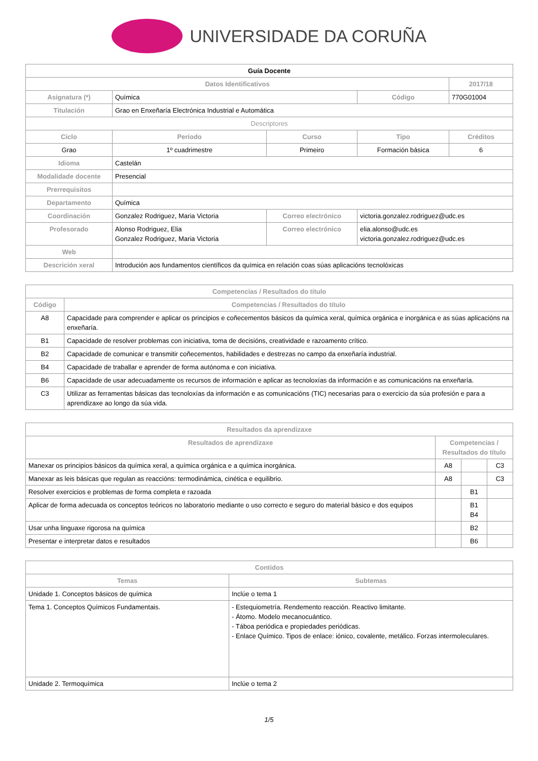UNIVERSIDADE DA CORUÑA
| Guía Docente | | | | | |
| --- | --- | --- | --- | --- | --- |
| Datos Identificativos | | | | | 2017/18 |
| Asignatura (*) | Química | | | Código | 770G01004 |
| Titulación | Grao en Enxeñaría Electrónica Industrial e Automática | | | | |
| Descriptores | | | | | |
| Ciclo | | Período | Curso | Tipo | Créditos |
| Grao | | 1º cuadrimestre | Primeiro | Formación básica | 6 |
| Idioma | Castelán | | | | |
| Modalidade docente | Presencial | | | | |
| Prerrequisitos | | | | | |
| Departamento | Química | | | | |
| Coordinación | Gonzalez Rodriguez, Maria Victoria | | Correo electrónico | victoria.gonzalez.rodriguez@udc.es | |
| Profesorado | Alonso Rodriguez, Elia Gonzalez Rodriguez, Maria Victoria | | Correo electrónico | elia.alonso@udc.es victoria.gonzalez.rodriguez@udc.es | |
| Web | | | | | |
| Descrición xeral | Introdución aos fundamentos científicos da química en relación coas súas aplicacións tecnolóxicas | | | | |
| Competencias / Resultados do título | |
| --- | --- |
| Código | Competencias / Resultados do título |
| A8 | Capacidade para comprender e aplicar os principios e coñecementos básicos da química xeral, química orgánica e inorgánica e as súas aplicacións na enxeñaría. |
| B1 | Capacidade de resolver problemas con iniciativa, toma de decisións, creatividade e razoamento crítico. |
| B2 | Capacidade de comunicar e transmitir coñecementos, habilidades e destrezas no campo da enxeñaría industrial. |
| B4 | Capacidade de traballar e aprender de forma autónoma e con iniciativa. |
| B6 | Capacidade de usar adecuadamente os recursos de información e aplicar as tecnoloxías da información e as comunicacións na enxeñaría. |
| C3 | Utilizar as ferramentas básicas das tecnoloxías da información e as comunicacións (TIC) necesarias para o exercicio da súa profesión e para a aprendizaxe ao longo da súa vida. |
| Resultados da aprendizaxe | | | |
| --- | --- | --- | --- |
| Resultados de aprendizaxe | Competencias / Resultados do título | | |
| Manexar os principios básicos da química xeral, a química orgánica e a química inorgánica. | A8 | | C3 |
| Manexar as leis básicas que regulan as reaccións: termodinámica, cinética e equilibrio. | A8 | | C3 |
| Resolver exercicios e problemas de forma completa e razoada | | B1 | |
| Aplicar de forma adecuada os conceptos teóricos no laboratorio mediante o uso correcto e seguro do material básico e dos equipos | | B1 B4 | |
| Usar unha linguaxe rigorosa na química | | B2 | |
| Presentar e interpretar datos e resultados | | B6 | |
| Contidos | |
| --- | --- |
| Temas | Subtemas |
| Unidade 1. Conceptos básicos de química | Inclúe o tema 1 |
| Tema 1. Conceptos Químicos Fundamentais. | - Estequiometría. Rendemento reacción. Reactivo limitante. - Átomo. Modelo mecanocuántico. - Táboa periódica e propiedades periódicas. - Enlace Químico. Tipos de enlace: iónico, covalente, metálico. Forzas intermoleculares. |
| Unidade 2. Termoquímica | Inclúe o tema 2 |
1/5